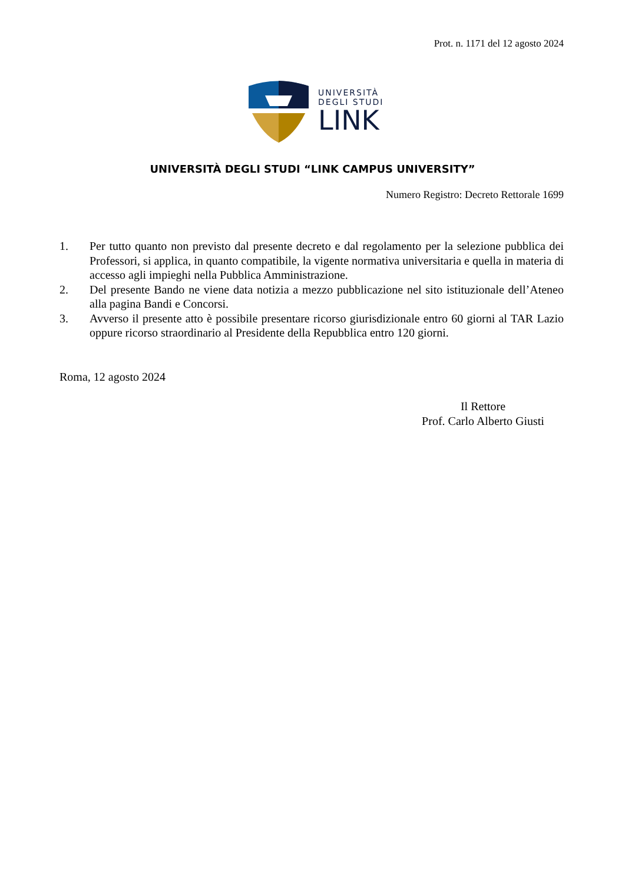Prot. n. 1171 del 12 agosto 2024
UNIVERSITÀ
DEGLI STUDI
LINK
UNIVERSITÀ DEGLI STUDI “LINK CAMPUS UNIVERSITY”
Numero Registro: Decreto Rettorale 1699
1. Per tutto quanto non previsto dal presente decreto e dal regolamento per la selezione pubblica dei Professori, si applica, in quanto compatibile, la vigente normativa universitaria e quella in materia di accesso agli impieghi nella Pubblica Amministrazione.
2. Del presente Bando ne viene data notizia a mezzo pubblicazione nel sito istituzionale dell’Ateneo alla pagina Bandi e Concorsi.
3. Avverso il presente atto è possibile presentare ricorso giurisdizionale entro 60 giorni al TAR Lazio oppure ricorso straordinario al Presidente della Repubblica entro 120 giorni.
Roma, 12 agosto 2024
Il Rettore
Prof. Carlo Alberto Giusti